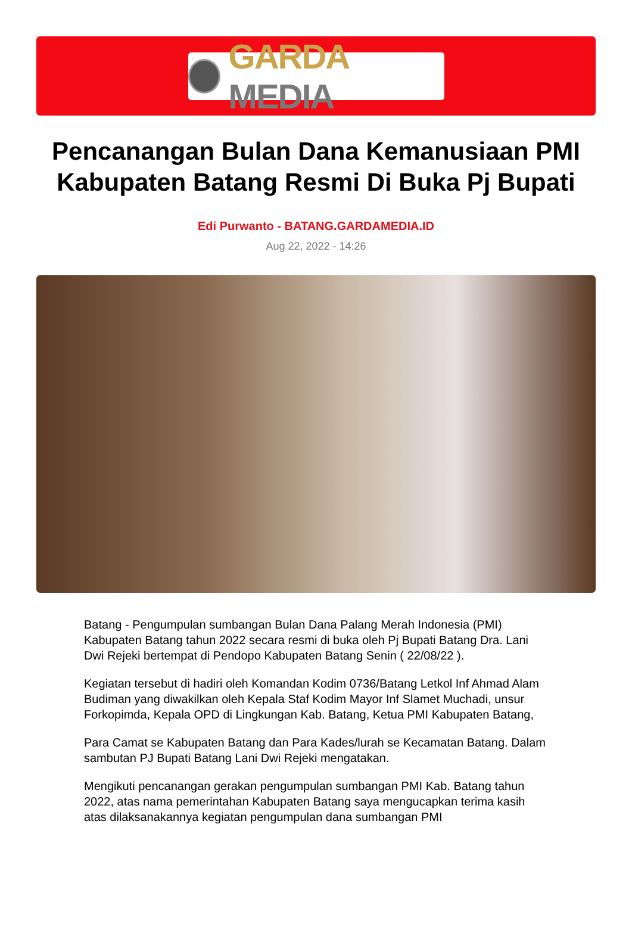GARDA MEDIA
Pencanangan Bulan Dana Kemanusiaan PMI Kabupaten Batang Resmi Di Buka Pj Bupati
Edi Purwanto - BATANG.GARDAMEDIA.ID
Aug 22, 2022 - 14:26
Batang - Pengumpulan sumbangan Bulan Dana Palang Merah Indonesia (PMI) Kabupaten Batang tahun 2022 secara resmi di buka oleh Pj Bupati Batang Dra. Lani Dwi Rejeki bertempat di Pendopo Kabupaten Batang Senin ( 22/08/22 ).
Kegiatan tersebut di hadiri oleh Komandan Kodim 0736/Batang Letkol Inf Ahmad Alam Budiman yang diwakilkan oleh Kepala Staf Kodim Mayor Inf Slamet Muchadi, unsur Forkopimda, Kepala OPD di Lingkungan Kab. Batang, Ketua PMI Kabupaten Batang,
Para Camat se Kabupaten Batang dan Para Kades/lurah se Kecamatan Batang. Dalam sambutan PJ Bupati Batang Lani Dwi Rejeki mengatakan.
Mengikuti pencanangan gerakan pengumpulan sumbangan PMI Kab. Batang tahun 2022, atas nama pemerintahan Kabupaten Batang saya mengucapkan terima kasih atas dilaksanakannya kegiatan pengumpulan dana sumbangan PMI